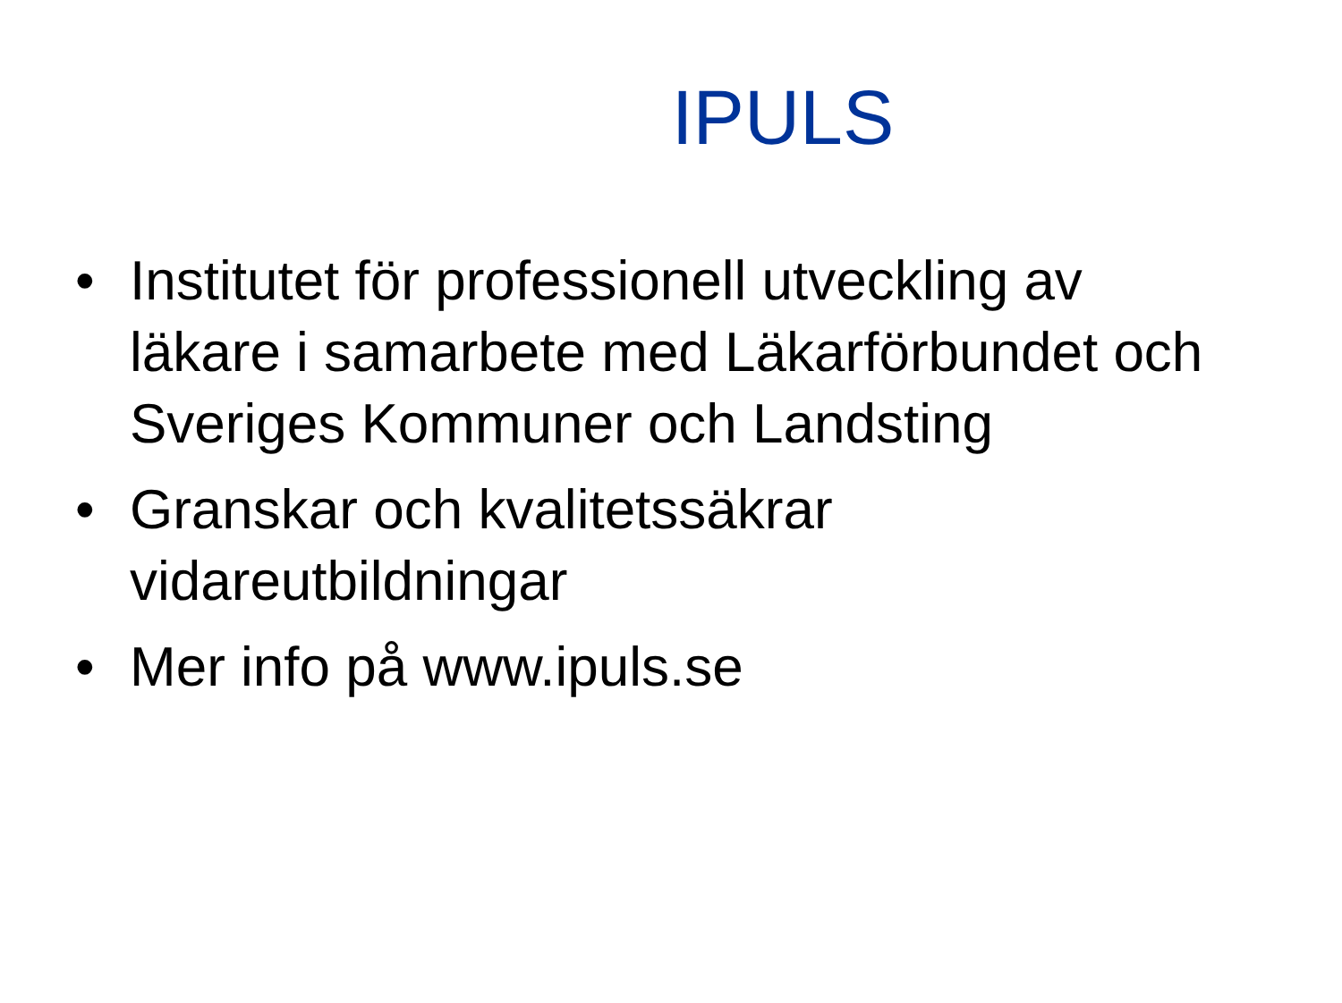IPULS
• Institutet för professionell utveckling av läkare i samarbete med Läkarförbundet och Sveriges Kommuner och Landsting
• Granskar och kvalitetssäkrar vidareutbildningar
• Mer info på www.ipuls.se